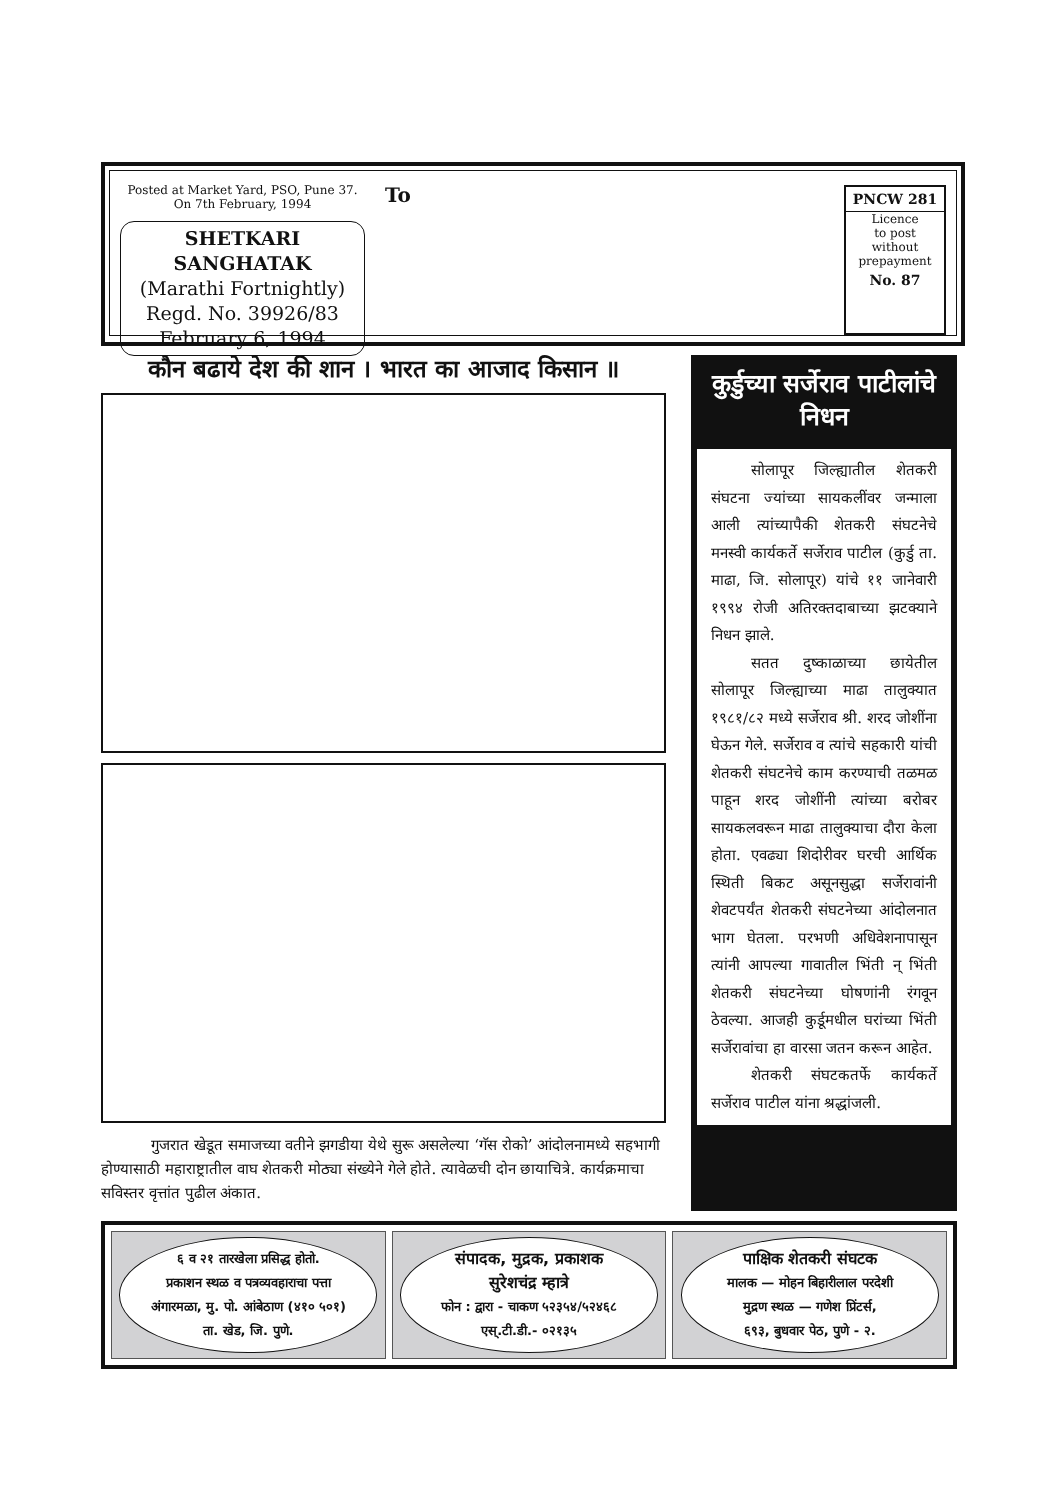Posted at Market Yard, PSO, Pune 37.
On 7th February, 1994
SHETKARI SANGHATAK
(Marathi Fortnightly)
Regd. No. 39926/83
February 6, 1994
To
PNCW 281
Licence
to post
without
prepayment
No. 87
कौन बढाये देश की शान । भारत का आजाद किसान ॥
गुजरात खेडूत समाजच्या वतीने झगडीया येथे सुरू असलेल्या ‘गॅस रोको’ आंदोलनामध्ये सहभागी होण्यासाठी महाराष्ट्रातील वाघ शेतकरी मोठ्या संख्येने गेले होते. त्यावेळची दोन छायाचित्रे. कार्यक्रमाचा सविस्तर वृत्तांत पुढील अंकात.
कुर्डुच्या सर्जेराव पाटीलांचे निधन
सोलापूर जिल्ह्यातील शेतकरी संघटना ज्यांच्या सायकलींवर जन्माला आली त्यांच्यापैकी शेतकरी संघटनेचे मनस्वी कार्यकर्ते सर्जेराव पाटील (कुर्डु ता. माढा, जि. सोलापूर) यांचे ११ जानेवारी १९९४ रोजी अतिरक्तदाबाच्या झटक्याने निधन झाले.
सतत दुष्काळाच्या छायेतील सोलापूर जिल्ह्याच्या माढा तालुक्यात १९८१/८२ मध्ये सर्जेराव श्री. शरद जोशींना घेऊन गेले. सर्जेराव व त्यांचे सहकारी यांची शेतकरी संघटनेचे काम करण्याची तळमळ पाहून शरद जोशींनी त्यांच्या बरोबर सायकलवरून माढा तालुक्याचा दौरा केला होता. एवढ्या शिदोरीवर घरची आर्थिक स्थिती बिकट असूनसुद्धा सर्जेरावांनी शेवटपर्यंत शेतकरी संघटनेच्या आंदोलनात भाग घेतला. परभणी अधिवेशनापासून त्यांनी आपल्या गावातील भिंती न् भिंती शेतकरी संघटनेच्या घोषणांनी रंगवून ठेवल्या. आजही कुर्डूमधील घरांच्या भिंती सर्जेरावांचा हा वारसा जतन करून आहेत.
शेतकरी संघटकतर्फे कार्यकर्ते सर्जेराव पाटील यांना श्रद्धांजली.
६ व २१ तारखेला प्रसिद्ध होतो.
प्रकाशन स्थळ व पत्रव्यवहाराचा पत्ता
अंगारमळा, मु. पो. आंबेठाण (४१० ५०१)
ता. खेड, जि. पुणे.
संपादक, मुद्रक, प्रकाशक
सुरेशचंद्र म्हात्रे
फोन : द्वारा - चाकण ५२३५४/५२४६८
एस्.टी.डी.- ०२१३५
पाक्षिक शेतकरी संघटक
मालक — मोहन बिहारीलाल परदेशी
मुद्रण स्थळ — गणेश प्रिंटर्स,
६९३, बुधवार पेठ, पुणे - २.